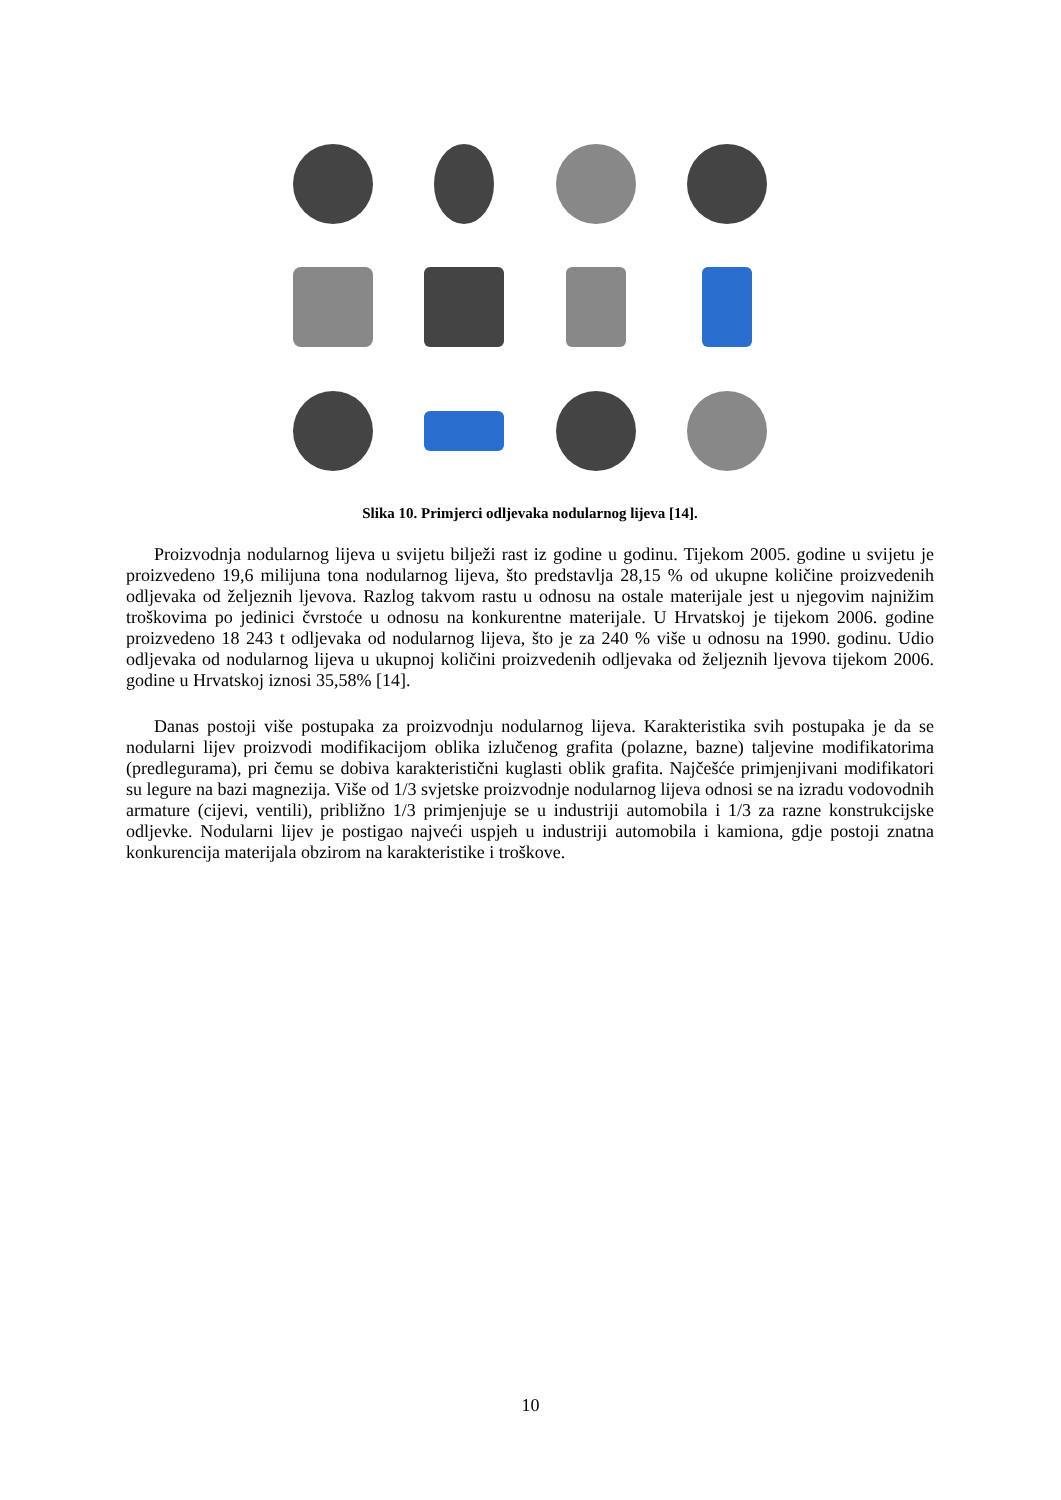Slika 10. Primjerci odljevaka nodularnog lijeva [14].
Proizvodnja nodularnog lijeva u svijetu bilježi rast iz godine u godinu. Tijekom 2005. godine u svijetu je proizvedeno 19,6 milijuna tona nodularnog lijeva, što predstavlja 28,15 % od ukupne količine proizvedenih odljevaka od željeznih ljevova. Razlog takvom rastu u odnosu na ostale materijale jest u njegovim najnižim troškovima po jedinici čvrstoće u odnosu na konkurentne materijale. U Hrvatskoj je tijekom 2006. godine proizvedeno 18 243 t odljevaka od nodularnog lijeva, što je za 240 % više u odnosu na 1990. godinu. Udio odljevaka od nodularnog lijeva u ukupnoj količini proizvedenih odljevaka od željeznih ljevova tijekom 2006. godine u Hrvatskoj iznosi 35,58% [14].
Danas postoji više postupaka za proizvodnju nodularnog lijeva. Karakteristika svih postupaka je da se nodularni lijev proizvodi modifikacijom oblika izlučenog grafita (polazne, bazne) taljevine modifikatorima (predlegurama), pri čemu se dobiva karakteristični kuglasti oblik grafita. Najčešće primjenjivani modifikatori su legure na bazi magnezija. Više od 1/3 svjetske proizvodnje nodularnog lijeva odnosi se na izradu vodovodnih armature (cijevi, ventili), približno 1/3 primjenjuje se u industriji automobila i 1/3 za razne konstrukcijske odljevke. Nodularni lijev je postigao najveći uspjeh u industriji automobila i kamiona, gdje postoji znatna konkurencija materijala obzirom na karakteristike i troškove.
10